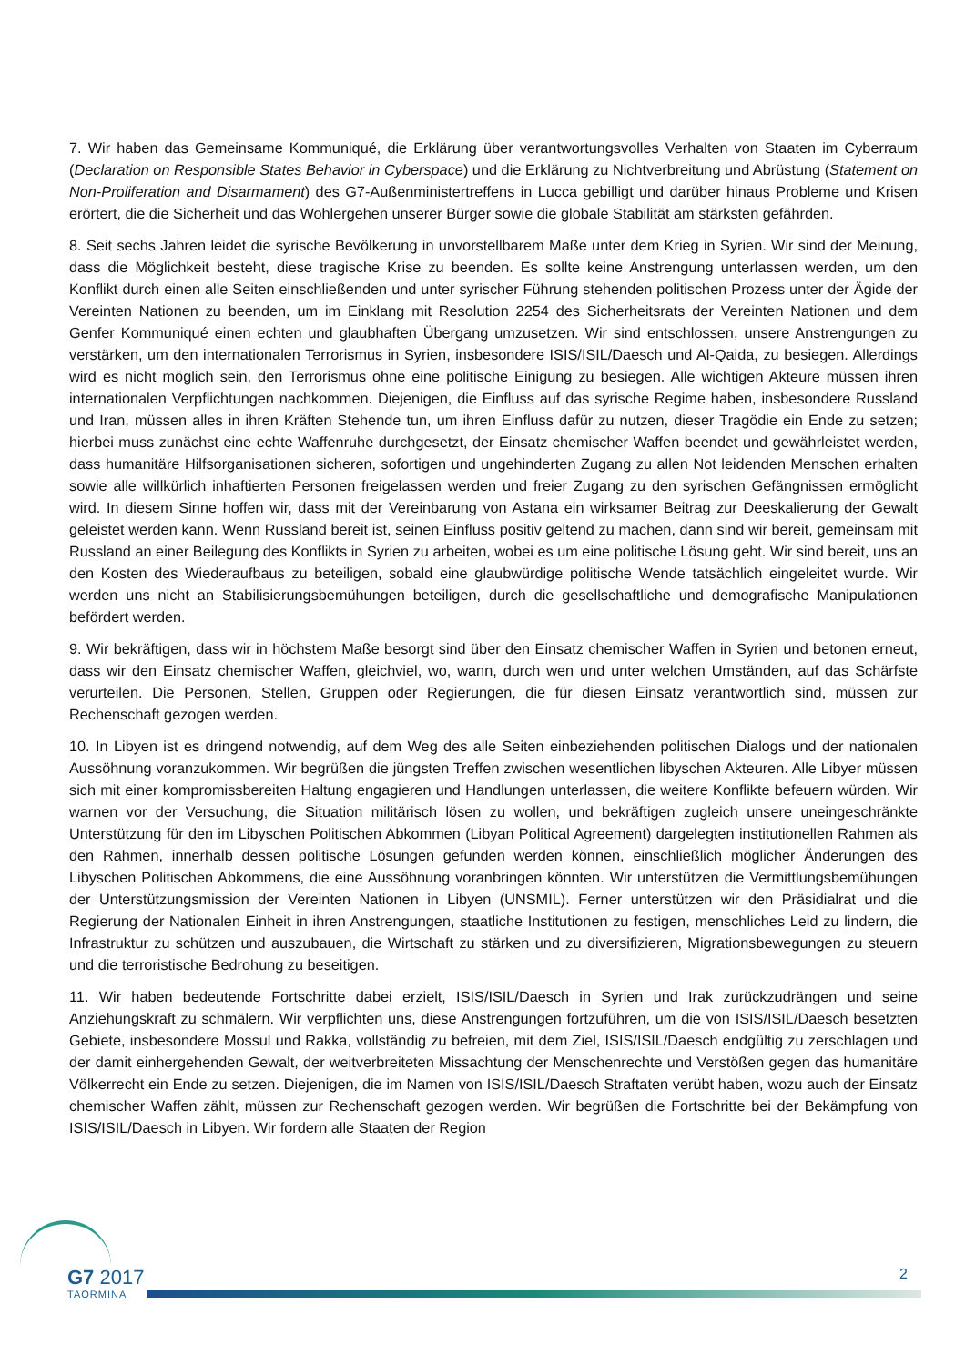7. Wir haben das Gemeinsame Kommuniqué, die Erklärung über verantwortungsvolles Verhalten von Staaten im Cyberraum (Declaration on Responsible States Behavior in Cyberspace) und die Erklärung zu Nichtverbreitung und Abrüstung (Statement on Non-Proliferation and Disarmament) des G7-Außenministertreffens in Lucca gebilligt und darüber hinaus Probleme und Krisen erörtert, die die Sicherheit und das Wohlergehen unserer Bürger sowie die globale Stabilität am stärksten gefährden.
8. Seit sechs Jahren leidet die syrische Bevölkerung in unvorstellbarem Maße unter dem Krieg in Syrien. Wir sind der Meinung, dass die Möglichkeit besteht, diese tragische Krise zu beenden. Es sollte keine Anstrengung unterlassen werden, um den Konflikt durch einen alle Seiten einschließenden und unter syrischer Führung stehenden politischen Prozess unter der Ägide der Vereinten Nationen zu beenden, um im Einklang mit Resolution 2254 des Sicherheitsrats der Vereinten Nationen und dem Genfer Kommuniqué einen echten und glaubhaften Übergang umzusetzen. Wir sind entschlossen, unsere Anstrengungen zu verstärken, um den internationalen Terrorismus in Syrien, insbesondere ISIS/ISIL/Daesch und Al-Qaida, zu besiegen. Allerdings wird es nicht möglich sein, den Terrorismus ohne eine politische Einigung zu besiegen. Alle wichtigen Akteure müssen ihren internationalen Verpflichtungen nachkommen. Diejenigen, die Einfluss auf das syrische Regime haben, insbesondere Russland und Iran, müssen alles in ihren Kräften Stehende tun, um ihren Einfluss dafür zu nutzen, dieser Tragödie ein Ende zu setzen; hierbei muss zunächst eine echte Waffenruhe durchgesetzt, der Einsatz chemischer Waffen beendet und gewährleistet werden, dass humanitäre Hilfsorganisationen sicheren, sofortigen und ungehinderten Zugang zu allen Not leidenden Menschen erhalten sowie alle willkürlich inhaftierten Personen freigelassen werden und freier Zugang zu den syrischen Gefängnissen ermöglicht wird. In diesem Sinne hoffen wir, dass mit der Vereinbarung von Astana ein wirksamer Beitrag zur Deeskalierung der Gewalt geleistet werden kann. Wenn Russland bereit ist, seinen Einfluss positiv geltend zu machen, dann sind wir bereit, gemeinsam mit Russland an einer Beilegung des Konflikts in Syrien zu arbeiten, wobei es um eine politische Lösung geht. Wir sind bereit, uns an den Kosten des Wiederaufbaus zu beteiligen, sobald eine glaubwürdige politische Wende tatsächlich eingeleitet wurde. Wir werden uns nicht an Stabilisierungsbemühungen beteiligen, durch die gesellschaftliche und demografische Manipulationen befördert werden.
9. Wir bekräftigen, dass wir in höchstem Maße besorgt sind über den Einsatz chemischer Waffen in Syrien und betonen erneut, dass wir den Einsatz chemischer Waffen, gleichviel, wo, wann, durch wen und unter welchen Umständen, auf das Schärfste verurteilen. Die Personen, Stellen, Gruppen oder Regierungen, die für diesen Einsatz verantwortlich sind, müssen zur Rechenschaft gezogen werden.
10. In Libyen ist es dringend notwendig, auf dem Weg des alle Seiten einbeziehenden politischen Dialogs und der nationalen Aussöhnung voranzukommen. Wir begrüßen die jüngsten Treffen zwischen wesentlichen libyschen Akteuren. Alle Libyer müssen sich mit einer kompromissbereiten Haltung engagieren und Handlungen unterlassen, die weitere Konflikte befeuern würden. Wir warnen vor der Versuchung, die Situation militärisch lösen zu wollen, und bekräftigen zugleich unsere uneingeschränkte Unterstützung für den im Libyschen Politischen Abkommen (Libyan Political Agreement) dargelegten institutionellen Rahmen als den Rahmen, innerhalb dessen politische Lösungen gefunden werden können, einschließlich möglicher Änderungen des Libyschen Politischen Abkommens, die eine Aussöhnung voranbringen könnten. Wir unterstützen die Vermittlungsbemühungen der Unterstützungsmission der Vereinten Nationen in Libyen (UNSMIL). Ferner unterstützen wir den Präsidialrat und die Regierung der Nationalen Einheit in ihren Anstrengungen, staatliche Institutionen zu festigen, menschliches Leid zu lindern, die Infrastruktur zu schützen und auszubauen, die Wirtschaft zu stärken und zu diversifizieren, Migrationsbewegungen zu steuern und die terroristische Bedrohung zu beseitigen.
11. Wir haben bedeutende Fortschritte dabei erzielt, ISIS/ISIL/Daesch in Syrien und Irak zurückzudrängen und seine Anziehungskraft zu schmälern. Wir verpflichten uns, diese Anstrengungen fortzuführen, um die von ISIS/ISIL/Daesch besetzten Gebiete, insbesondere Mossul und Rakka, vollständig zu befreien, mit dem Ziel, ISIS/ISIL/Daesch endgültig zu zerschlagen und der damit einhergehenden Gewalt, der weitverbreiteten Missachtung der Menschenrechte und Verstößen gegen das humanitäre Völkerrecht ein Ende zu setzen. Diejenigen, die im Namen von ISIS/ISIL/Daesch Straftaten verübt haben, wozu auch der Einsatz chemischer Waffen zählt, müssen zur Rechenschaft gezogen werden. Wir begrüßen die Fortschritte bei der Bekämpfung von ISIS/ISIL/Daesch in Libyen. Wir fordern alle Staaten der Region
G7 2017
TAORMINA
2